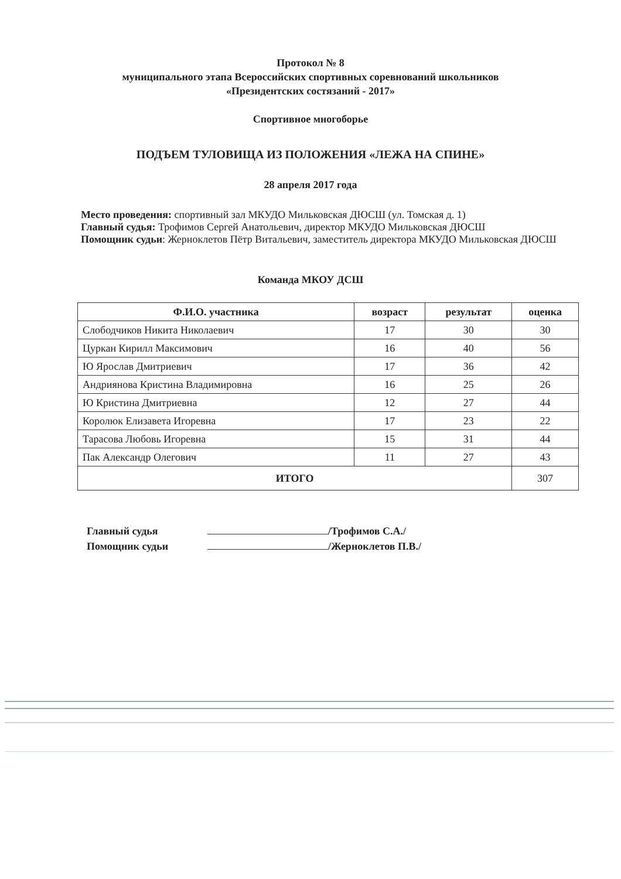Протокол № 8
муниципального этапа Всероссийских спортивных соревнований школьников
«Президентских состязаний - 2017»
Спортивное многоборье
ПОДЪЕМ ТУЛОВИЩА ИЗ ПОЛОЖЕНИЯ «ЛЕЖА НА СПИНЕ»
28 апреля 2017 года
Место проведения: спортивный зал МКУДО Мильковская ДЮСШ (ул. Томская д. 1)
Главный судья: Трофимов Сергей Анатольевич, директор МКУДО Мильковская ДЮСШ
Помощник судьи: Жерноклетов Пётр Витальевич, заместитель директора МКУДО Мильковская ДЮСШ
Команда МКОУ ДСШ
| Ф.И.О. участника | возраст | результат | оценка |
| --- | --- | --- | --- |
| Слободчиков Никита Николаевич | 17 | 30 | 30 |
| Цуркан Кирилл Максимович | 16 | 40 | 56 |
| Ю Ярослав Дмитриевич | 17 | 36 | 42 |
| Андриянова Кристина Владимировна | 16 | 25 | 26 |
| Ю Кристина Дмитриевна | 12 | 27 | 44 |
| Королюк Елизавета Игоревна | 17 | 23 | 22 |
| Тарасова Любовь Игоревна | 15 | 31 | 44 |
| Пак Александр Олегович | 11 | 27 | 43 |
| ИТОГО | | | 307 |
Главный судья /Трофимов С.А./
Помощник судьи /Жерноклетов П.В./